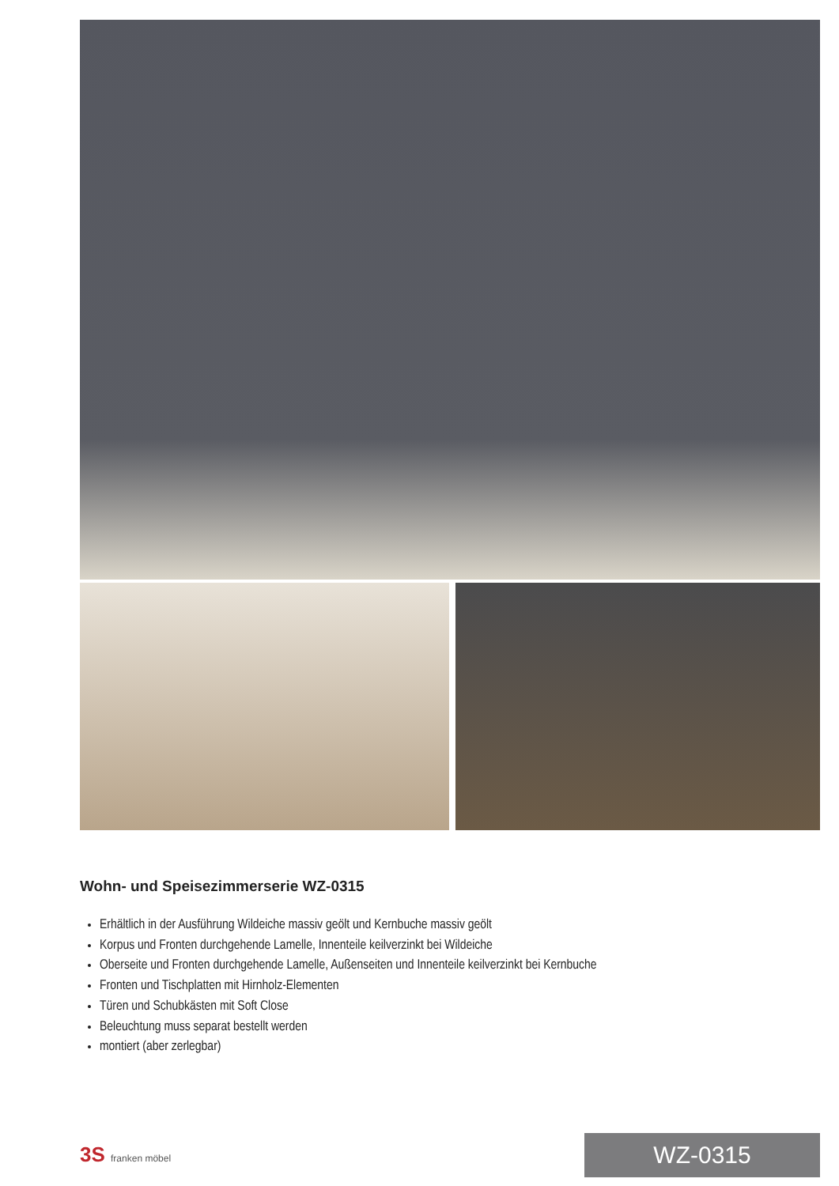Wohn- und Speisezimmerserie WZ-0315
Erhältlich in der Ausführung Wildeiche massiv geölt und Kernbuche massiv geölt
Korpus und Fronten durchgehende Lamelle, Innenteile keilverzinkt bei Wildeiche
Oberseite und Fronten durchgehende Lamelle, Außenseiten und Innenteile keilverzinkt bei Kernbuche
Fronten und Tischplatten mit Hirnholz-Elementen
Türen und Schubkästen mit Soft Close
Beleuchtung muss separat bestellt werden
montiert (aber zerlegbar)
3S franken möbel
WZ-0315